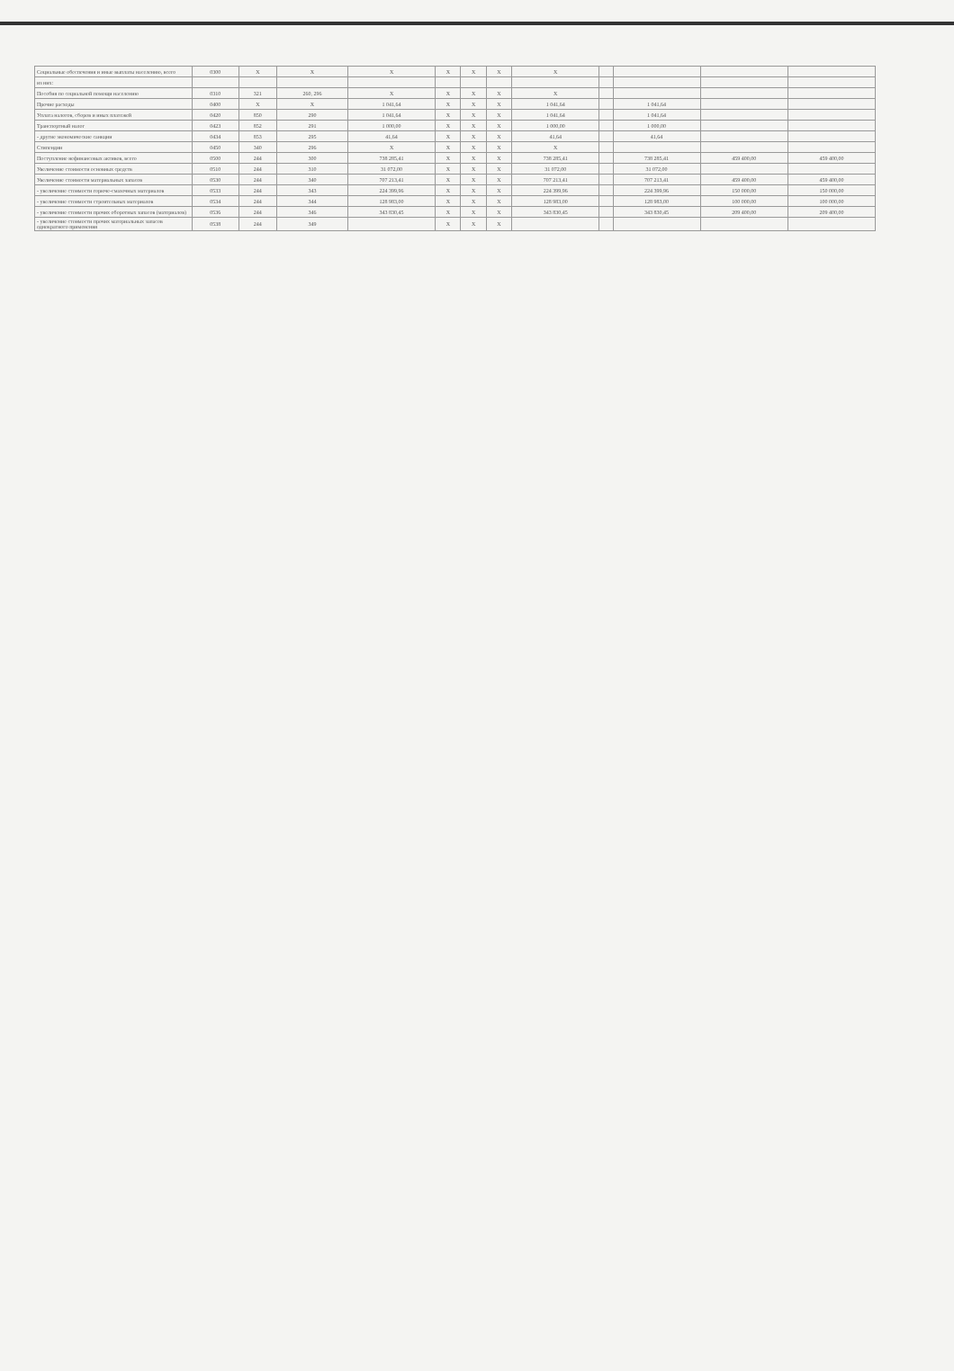| Социальные обеспечения и иные выплаты населению, всего | 0300 | X | X | X | X | X | X | X | | | | |
| из них: | | | | | | | | | | | | |
| Пособия по социальной помощи населению | 0310 | 321 | 260, 296 | X | X | X | X | X | | | | |
| Прочие расходы | 0400 | X | X | 1 041,64 | X | X | X | 1 041,64 | | 1 041,64 | | |
| Уплата налогов, сборов и иных платежей | 0420 | 850 | 290 | 1 041,64 | X | X | X | 1 041,64 | | 1 041,64 | | |
| Транспортный налог | 0423 | 852 | 291 | 1 000,00 | X | X | X | 1 000,00 | | 1 000,00 | | |
| - другие экономические санкции | 0434 | 853 | 295 | 41,64 | X | X | X | 41,64 | | 41,64 | | |
| Стипендии | 0450 | 340 | 296 | X | X | X | X | X | | | | |
| Поступление нефинансовых активов, всего | 0500 | 244 | 300 | 738 285,41 | X | X | X | 738 285,41 | | 738 285,41 | 459 400,00 | 459 400,00 |
| Увеличение стоимости основных средств | 0510 | 244 | 310 | 31 072,00 | X | X | X | 31 072,00 | | 31 072,00 | | |
| Увеличение стоимости материальных запасов | 0530 | 244 | 340 | 707 213,41 | X | X | X | 707 213,41 | | 707 213,41 | 459 400,00 | 459 400,00 |
| - увеличение стоимости горюче-смазочных материалов | 0533 | 244 | 343 | 224 399,96 | X | X | X | 224 399,96 | | 224 399,96 | 150 000,00 | 150 000,00 |
| - увеличение стоимости строительных материалов | 0534 | 244 | 344 | 128 983,00 | X | X | X | 128 983,00 | | 128 983,00 | 100 000,00 | 100 000,00 |
| - увеличение стоимости прочих оборотных запасов (материалов) | 0536 | 244 | 346 | 343 830,45 | X | X | X | 343 830,45 | | 343 830,45 | 209 400,00 | 209 400,00 |
| - увеличение стоимости прочих материальных запасов однократного применения | 0538 | 244 | 349 | | X | X | X | | | | | |